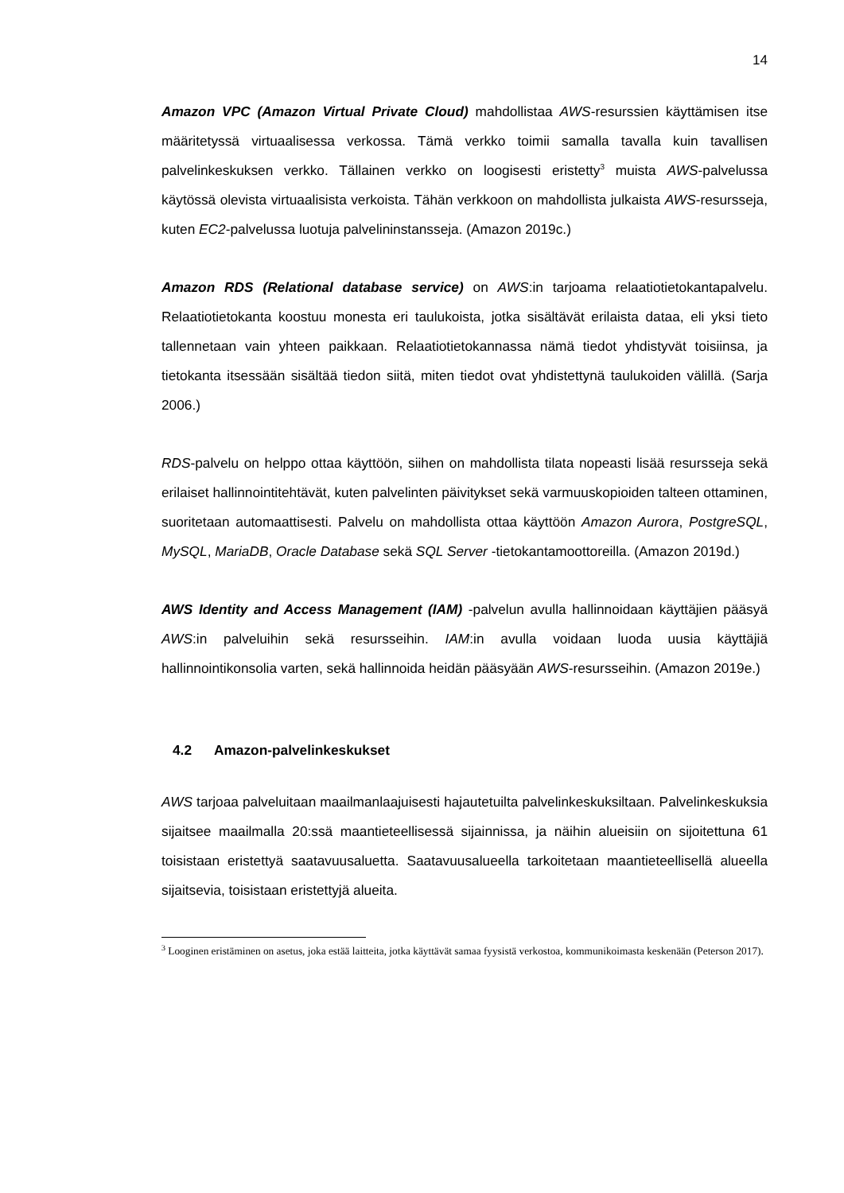14
Amazon VPC (Amazon Virtual Private Cloud) mahdollistaa AWS-resurssien käyttämisen itse määritetyssä virtuaalisessa verkossa. Tämä verkko toimii samalla tavalla kuin tavallisen palvelinkeskuksen verkko. Tällainen verkko on loogisesti eristetty<sup>3</sup> muista AWS-palvelussa käytössä olevista virtuaalisista verkoista. Tähän verkkoon on mahdollista julkaista AWS-resursseja, kuten EC2-palvelussa luotuja palvelininstansseja. (Amazon 2019c.)
Amazon RDS (Relational database service) on AWS:in tarjoama relaatiotietokantapalvelu. Relaatiotietokanta koostuu monesta eri taulukoista, jotka sisältävät erilaista dataa, eli yksi tieto tallennetaan vain yhteen paikkaan. Relaatiotietokannassa nämä tiedot yhdistyvät toisiinsa, ja tietokanta itsessään sisältää tiedon siitä, miten tiedot ovat yhdistettynä taulukoiden välillä. (Sarja 2006.)
RDS-palvelu on helppo ottaa käyttöön, siihen on mahdollista tilata nopeasti lisää resursseja sekä erilaiset hallinnointitehtävät, kuten palvelinten päivitykset sekä varmuuskopioiden talteen ottaminen, suoritetaan automaattisesti. Palvelu on mahdollista ottaa käyttöön Amazon Aurora, PostgreSQL, MySQL, MariaDB, Oracle Database sekä SQL Server -tietokantamoottoreilla. (Amazon 2019d.)
AWS Identity and Access Management (IAM) -palvelun avulla hallinnoidaan käyttäjien pääsyä AWS:in palveluihin sekä resursseihin. IAM:in avulla voidaan luoda uusia käyttäjiä hallinnointikonsolia varten, sekä hallinnoida heidän pääsyään AWS-resursseihin. (Amazon 2019e.)
4.2 Amazon-palvelinkeskukset
AWS tarjoaa palveluitaan maailmanlaajuisesti hajautetuilta palvelinkeskuksiltaan. Palvelinkeskuksia sijaitsee maailmalla 20:ssä maantieteellisessä sijainnissa, ja näihin alueisiin on sijoitettuna 61 toisistaan eristettyä saatavuusaluetta. Saatavuusalueella tarkoitetaan maantieteellisellä alueella sijaitsevia, toisistaan eristettyjä alueita.
<sup>3</sup> Looginen eristäminen on asetus, joka estää laitteita, jotka käyttävät samaa fyysistä verkostoa, kommunikoimasta keskenään (Peterson 2017).